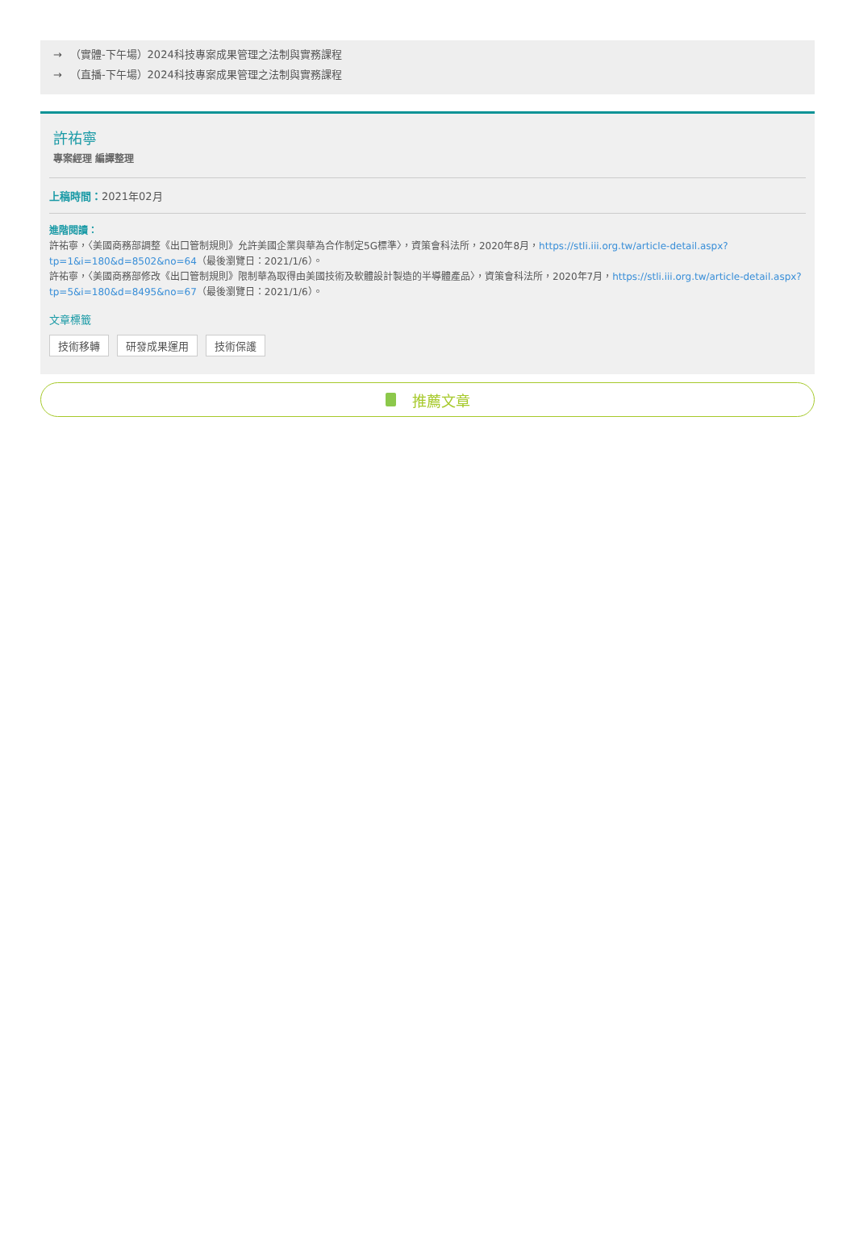→ （實體-下午場）2024科技專案成果管理之法制與實務課程
→ （直播-下午場）2024科技專案成果管理之法制與實務課程
許祐寧
專案經理 編譯整理
上稿時間：2021年02月
進階閱讀：
許祐寧，〈美國商務部調整《出口管制規則》允許美國企業與華為合作制定5G標準〉，資策會科法所，2020年8月，https://stli.iii.org.tw/article-detail.aspx?tp=1&i=180&d=8502&no=64（最後瀏覽日：2021/1/6）。
許祐寧，〈美國商務部修改《出口管制規則》限制華為取得由美國技術及軟體設計製造的半導體產品〉，資策會科法所，2020年7月，https://stli.iii.org.tw/article-detail.aspx?tp=5&i=180&d=8495&no=67（最後瀏覽日：2021/1/6）。
文章標籤
技術移轉 研發成果運用 技術保護
推薦文章